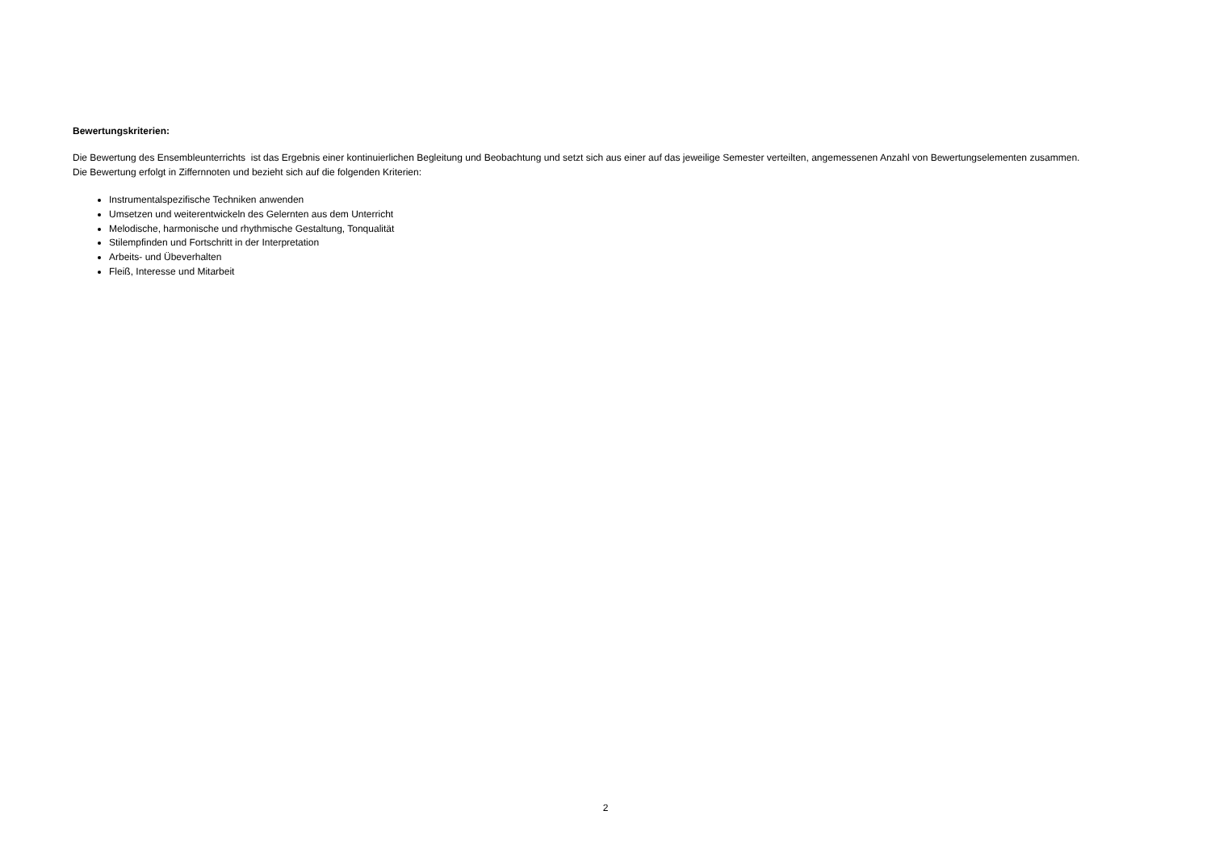Bewertungskriterien:
Die Bewertung des Ensembleunterrichts ist das Ergebnis einer kontinuierlichen Begleitung und Beobachtung und setzt sich aus einer auf das jeweilige Semester verteilten, angemessenen Anzahl von Bewertungselementen zusammen.
Die Bewertung erfolgt in Ziffernnoten und bezieht sich auf die folgenden Kriterien:
Instrumentalspezifische Techniken anwenden
Umsetzen und weiterentwickeln des Gelernten aus dem Unterricht
Melodische, harmonische und rhythmische Gestaltung, Tonqualität
Stilempfinden und Fortschritt in der Interpretation
Arbeits- und Übeverhalten
Fleiß, Interesse und Mitarbeit
2